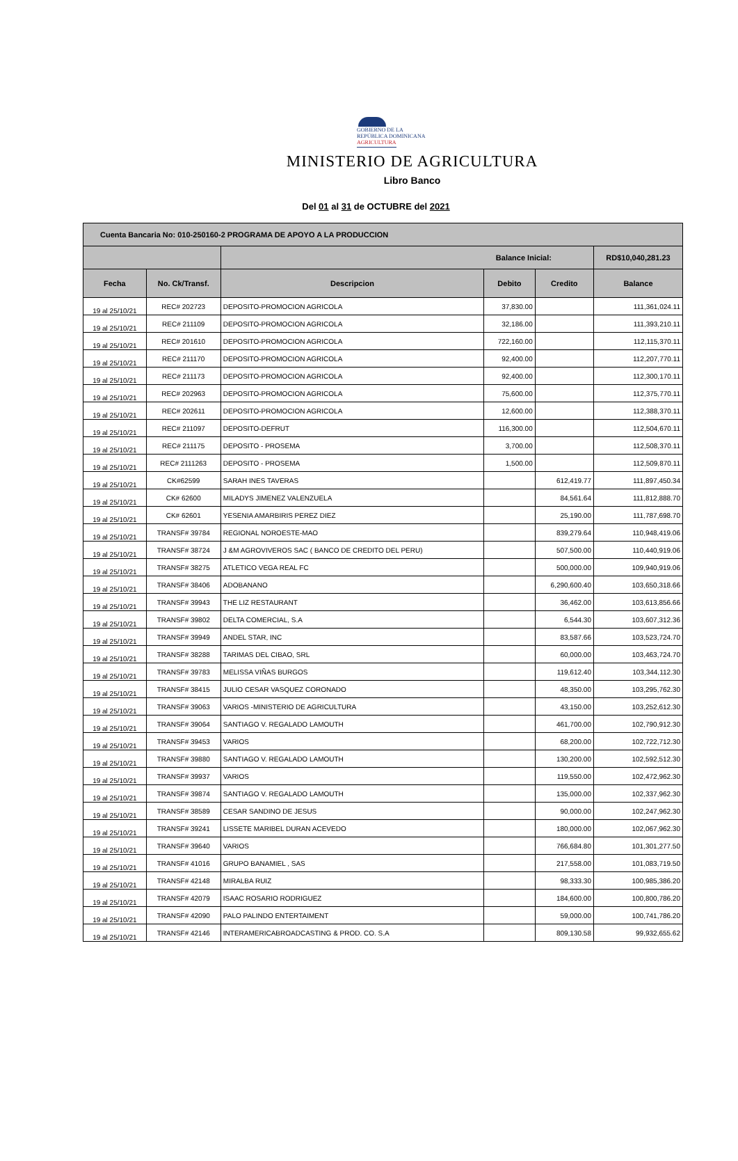GOBIERNO DE LA
REPÚBLICA DOMINICANA
AGRICULTURA
MINISTERIO DE AGRICULTURA
Libro Banco
Del 01 al 31 de OCTUBRE del 2021
| Cuenta Bancaria No: 010-250160-2 PROGRAMA DE APOYO A LA PRODUCCION | | | | | |
| | | Balance Inicial: | | | RD$10,040,281.23 |
| Fecha | No. Ck/Transf. | Descripcion | Debito | Credito | Balance |
| 19 al 25/10/21 | REC# 202723 | DEPOSITO-PROMOCION AGRICOLA | 37,830.00 | | 111,361,024.11 |
| 19 al 25/10/21 | REC# 211109 | DEPOSITO-PROMOCION AGRICOLA | 32,186.00 | | 111,393,210.11 |
| 19 al 25/10/21 | REC# 201610 | DEPOSITO-PROMOCION AGRICOLA | 722,160.00 | | 112,115,370.11 |
| 19 al 25/10/21 | REC# 211170 | DEPOSITO-PROMOCION AGRICOLA | 92,400.00 | | 112,207,770.11 |
| 19 al 25/10/21 | REC# 211173 | DEPOSITO-PROMOCION AGRICOLA | 92,400.00 | | 112,300,170.11 |
| 19 al 25/10/21 | REC# 202963 | DEPOSITO-PROMOCION AGRICOLA | 75,600.00 | | 112,375,770.11 |
| 19 al 25/10/21 | REC# 202611 | DEPOSITO-PROMOCION AGRICOLA | 12,600.00 | | 112,388,370.11 |
| 19 al 25/10/21 | REC# 211097 | DEPOSITO-DEFRUT | 116,300.00 | | 112,504,670.11 |
| 19 al 25/10/21 | REC# 211175 | DEPOSITO - PROSEMA | 3,700.00 | | 112,508,370.11 |
| 19 al 25/10/21 | REC# 2111263 | DEPOSITO - PROSEMA | 1,500.00 | | 112,509,870.11 |
| 19 al 25/10/21 | CK#62599 | SARAH INES TAVERAS | | 612,419.77 | 111,897,450.34 |
| 19 al 25/10/21 | CK# 62600 | MILADYS JIMENEZ VALENZUELA | | 84,561.64 | 111,812,888.70 |
| 19 al 25/10/21 | CK# 62601 | YESENIA AMARBIRIS PEREZ DIEZ | | 25,190.00 | 111,787,698.70 |
| 19 al 25/10/21 | TRANSF# 39784 | REGIONAL NOROESTE-MAO | | 839,279.64 | 110,948,419.06 |
| 19 al 25/10/21 | TRANSF# 38724 | J &M AGROVIVEROS SAC ( BANCO DE CREDITO DEL PERU) | | 507,500.00 | 110,440,919.06 |
| 19 al 25/10/21 | TRANSF# 38275 | ATLETICO VEGA REAL FC | | 500,000.00 | 109,940,919.06 |
| 19 al 25/10/21 | TRANSF# 38406 | ADOBANANO | | 6,290,600.40 | 103,650,318.66 |
| 19 al 25/10/21 | TRANSF# 39943 | THE LIZ RESTAURANT | | 36,462.00 | 103,613,856.66 |
| 19 al 25/10/21 | TRANSF# 39802 | DELTA COMERCIAL, S.A | | 6,544.30 | 103,607,312.36 |
| 19 al 25/10/21 | TRANSF# 39949 | ANDEL STAR, INC | | 83,587.66 | 103,523,724.70 |
| 19 al 25/10/21 | TRANSF# 38288 | TARIMAS DEL CIBAO, SRL | | 60,000.00 | 103,463,724.70 |
| 19 al 25/10/21 | TRANSF# 39783 | MELISSA VIÑAS BURGOS | | 119,612.40 | 103,344,112.30 |
| 19 al 25/10/21 | TRANSF# 38415 | JULIO CESAR VASQUEZ CORONADO | | 48,350.00 | 103,295,762.30 |
| 19 al 25/10/21 | TRANSF# 39063 | VARIOS -MINISTERIO DE AGRICULTURA | | 43,150.00 | 103,252,612.30 |
| 19 al 25/10/21 | TRANSF# 39064 | SANTIAGO V. REGALADO LAMOUTH | | 461,700.00 | 102,790,912.30 |
| 19 al 25/10/21 | TRANSF# 39453 | VARIOS | | 68,200.00 | 102,722,712.30 |
| 19 al 25/10/21 | TRANSF# 39880 | SANTIAGO V. REGALADO LAMOUTH | | 130,200.00 | 102,592,512.30 |
| 19 al 25/10/21 | TRANSF# 39937 | VARIOS | | 119,550.00 | 102,472,962.30 |
| 19 al 25/10/21 | TRANSF# 39874 | SANTIAGO V. REGALADO LAMOUTH | | 135,000.00 | 102,337,962.30 |
| 19 al 25/10/21 | TRANSF# 38589 | CESAR SANDINO DE JESUS | | 90,000.00 | 102,247,962.30 |
| 19 al 25/10/21 | TRANSF# 39241 | LISSETE MARIBEL DURAN ACEVEDO | | 180,000.00 | 102,067,962.30 |
| 19 al 25/10/21 | TRANSF# 39640 | VARIOS | | 766,684.80 | 101,301,277.50 |
| 19 al 25/10/21 | TRANSF# 41016 | GRUPO BANAMIEL , SAS | | 217,558.00 | 101,083,719.50 |
| 19 al 25/10/21 | TRANSF# 42148 | MIRALBA RUIZ | | 98,333.30 | 100,985,386.20 |
| 19 al 25/10/21 | TRANSF# 42079 | ISAAC ROSARIO RODRIGUEZ | | 184,600.00 | 100,800,786.20 |
| 19 al 25/10/21 | TRANSF# 42090 | PALO PALINDO ENTERTAIMENT | | 59,000.00 | 100,741,786.20 |
| 19 al 25/10/21 | TRANSF# 42146 | INTERAMERICABROADCASTING & PROD. CO. S.A | | 809,130.58 | 99,932,655.62 |